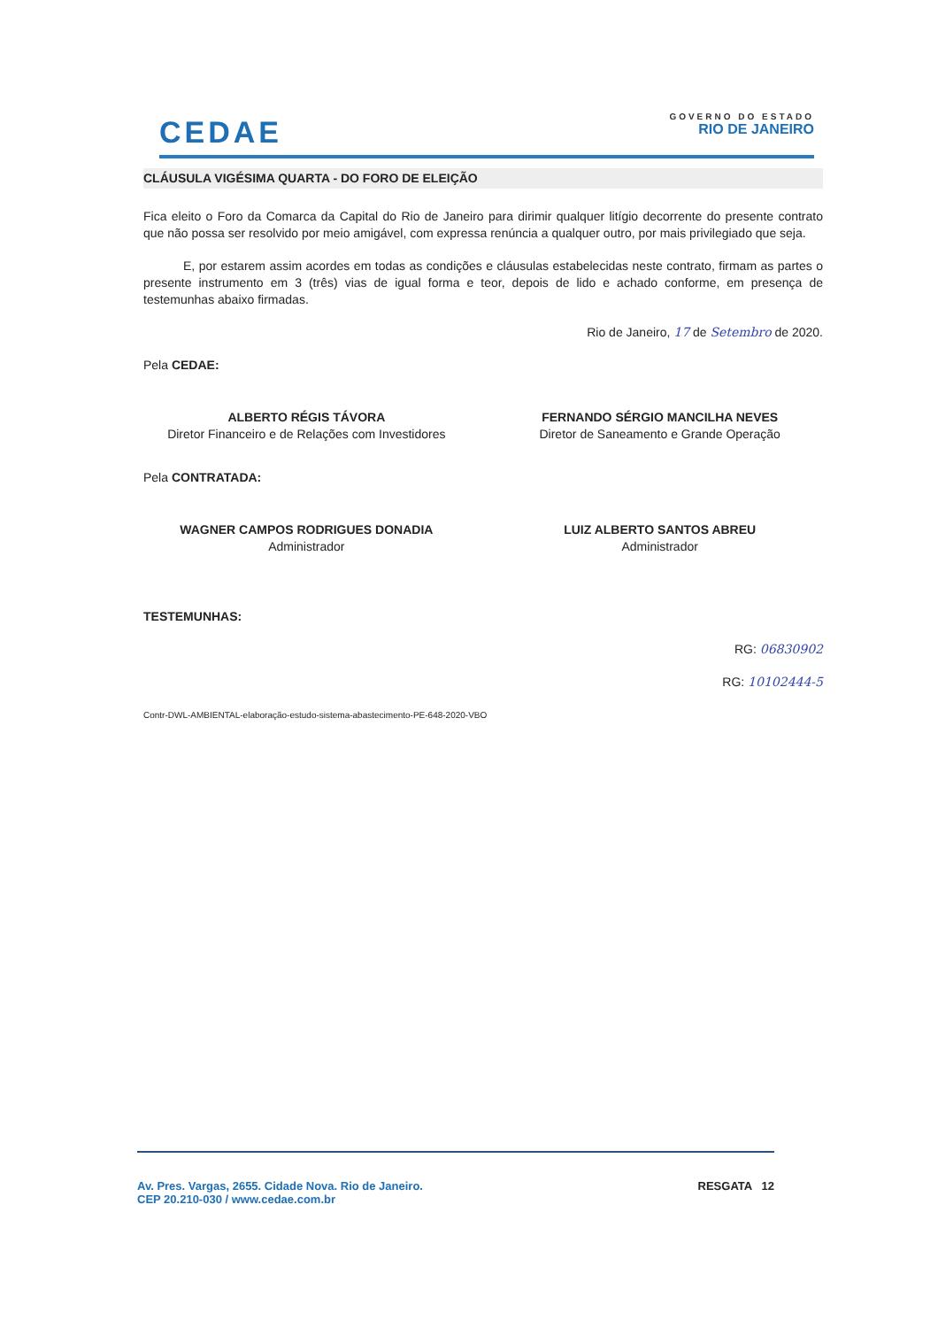CEDAE
GOVERNO DO ESTADO
RIO DE JANEIRO
CLÁUSULA VIGÉSIMA QUARTA - DO FORO DE ELEIÇÃO
Fica eleito o Foro da Comarca da Capital do Rio de Janeiro para dirimir qualquer litígio decorrente do presente contrato que não possa ser resolvido por meio amigável, com expressa renúncia a qualquer outro, por mais privilegiado que seja.
E, por estarem assim acordes em todas as condições e cláusulas estabelecidas neste contrato, firmam as partes o presente instrumento em 3 (três) vias de igual forma e teor, depois de lido e achado conforme, em presença de testemunhas abaixo firmadas.
Rio de Janeiro, 17 de Setembro de 2020.
Pela CEDAE:
ALBERTO RÉGIS TÁVORA
Diretor Financeiro e de Relações com Investidores
FERNANDO SÉRGIO MANCILHA NEVES
Diretor de Saneamento e Grande Operação
Pela CONTRATADA:
WAGNER CAMPOS RODRIGUES DONADIA
Administrador
LUIZ ALBERTO SANTOS ABREU
Administrador
TESTEMUNHAS:
RG: 06830902
RG: 10102444-5
Contr-DWL-AMBIENTAL-elaboração-estudo-sistema-abastecimento-PE-648-2020-VBO
Av. Pres. Vargas, 2655. Cidade Nova. Rio de Janeiro.
CEP 20.210-030 / www.cedae.com.br
RESGATA 12